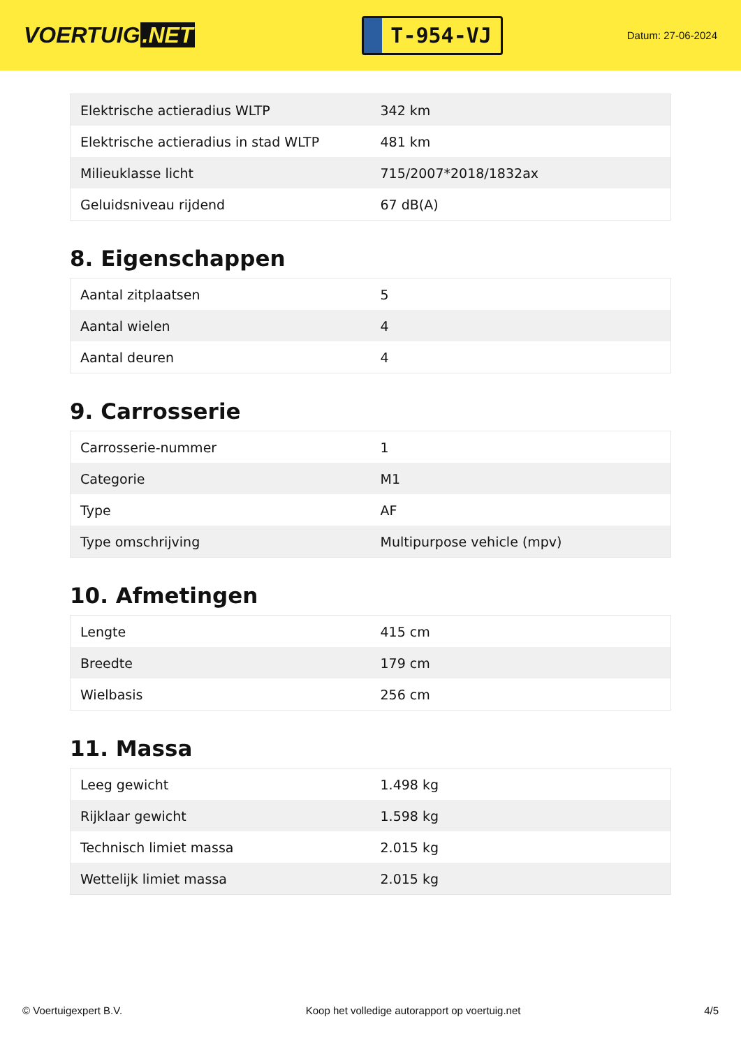VOERTUIG.NET
T-954-VJ
Datum: 27-06-2024
| Elektrische actieradius WLTP | 342 km |
| Elektrische actieradius in stad WLTP | 481 km |
| Milieuklasse licht | 715/2007*2018/1832ax |
| Geluidsniveau rijdend | 67 dB(A) |
8. Eigenschappen
| Aantal zitplaatsen | 5 |
| Aantal wielen | 4 |
| Aantal deuren | 4 |
9. Carrosserie
| Carrosserie-nummer | 1 |
| Categorie | M1 |
| Type | AF |
| Type omschrijving | Multipurpose vehicle (mpv) |
10. Afmetingen
| Lengte | 415 cm |
| Breedte | 179 cm |
| Wielbasis | 256 cm |
11. Massa
| Leeg gewicht | 1.498 kg |
| Rijklaar gewicht | 1.598 kg |
| Technisch limiet massa | 2.015 kg |
| Wettelijk limiet massa | 2.015 kg |
© Voertuigexpert B.V. Koop het volledige autorapport op voertuig.net 4/5